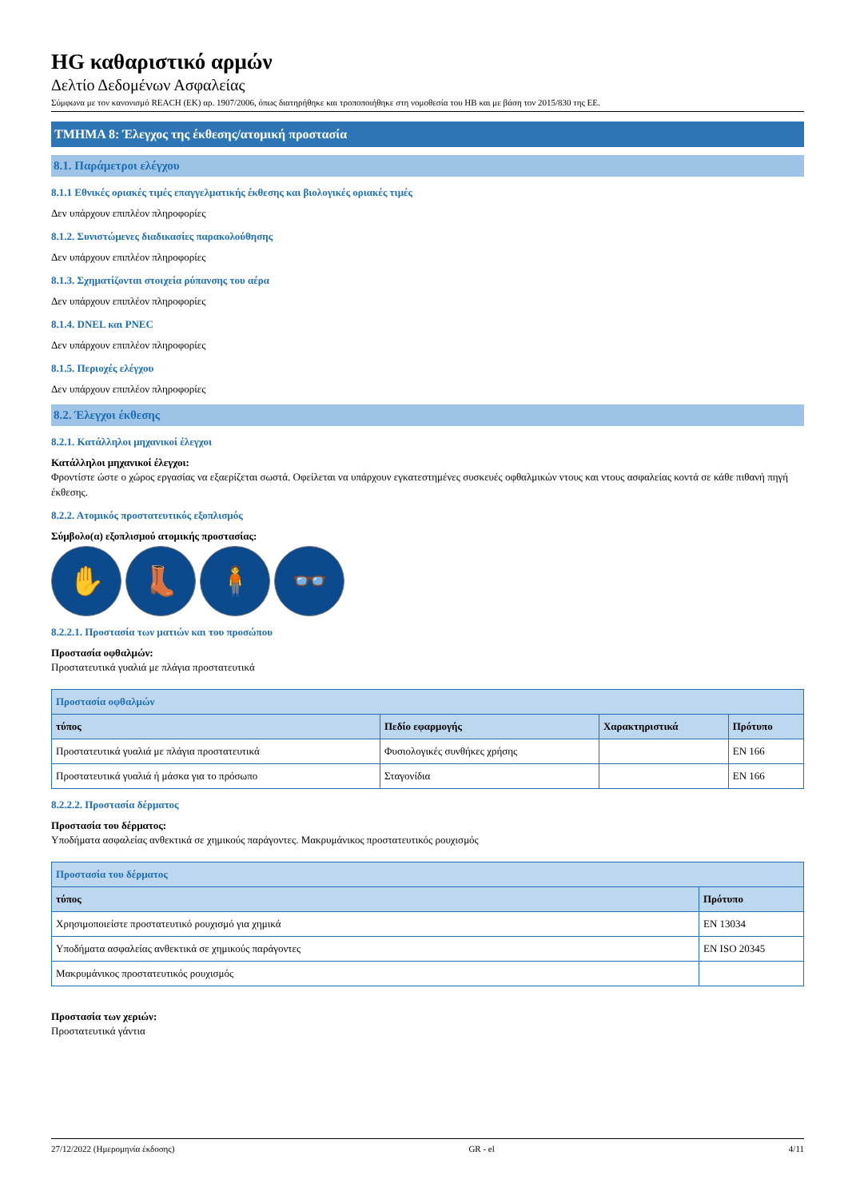HG καθαριστικό αρμών
Δελτίο Δεδομένων Ασφαλείας
Σύμφωνα με τον κανονισμό REACH (ΕΚ) αρ. 1907/2006, όπως διατηρήθηκε και τροποποιήθηκε στη νομοθεσία του ΗΒ και με βάση τον 2015/830 της ΕΕ.
ΤΜΗΜΑ 8: Έλεγχος της έκθεσης/ατομική προστασία
8.1. Παράμετροι ελέγχου
8.1.1 Εθνικές οριακές τιμές επαγγελματικής έκθεσης και βιολογικές οριακές τιμές
Δεν υπάρχουν επιπλέον πληροφορίες
8.1.2. Συνιστώμενες διαδικασίες παρακολούθησης
Δεν υπάρχουν επιπλέον πληροφορίες
8.1.3. Σχηματίζονται στοιχεία ρύπανσης του αέρα
Δεν υπάρχουν επιπλέον πληροφορίες
8.1.4. DNEL και PNEC
Δεν υπάρχουν επιπλέον πληροφορίες
8.1.5. Περιοχές ελέγχου
Δεν υπάρχουν επιπλέον πληροφορίες
8.2. Έλεγχοι έκθεσης
8.2.1. Κατάλληλοι μηχανικοί έλεγχοι
Κατάλληλοι μηχανικοί έλεγχοι:
Φροντίστε ώστε ο χώρος εργασίας να εξαερίζεται σωστά. Οφείλεται να υπάρχουν εγκατεστημένες συσκευές οφθαλμικών ντους και ντους ασφαλείας κοντά σε κάθε πιθανή πηγή έκθεσης.
8.2.2. Ατομικός προστατευτικός εξοπλισμός
Σύμβολο(α) εξοπλισμού ατομικής προστασίας:
✋ 👢 🧍 👓
8.2.2.1. Προστασία των ματιών και του προσώπου
Προστασία οφθαλμών:
Προστατευτικά γυαλιά με πλάγια προστατευτικά
| Προστασία οφθαλμών | | | |
| --- | --- | --- | --- |
| τύπος | Πεδίο εφαρμογής | Χαρακτηριστικά | Πρότυπο |
| Προστατευτικά γυαλιά με πλάγια προστατευτικά | Φυσιολογικές συνθήκες χρήσης | | EN 166 |
| Προστατευτικά γυαλιά ή μάσκα για το πρόσωπο | Σταγονίδια | | EN 166 |
8.2.2.2. Προστασία δέρματος
Προστασία του δέρματος:
Υποδήματα ασφαλείας ανθεκτικά σε χημικούς παράγοντες. Μακρυμάνικος προστατευτικός ρουχισμός
| Προστασία του δέρματος | |
| --- | --- |
| τύπος | Πρότυπο |
| Χρησιμοποιείστε προστατευτικό ρουχισμό για χημικά | EN 13034 |
| Υποδήματα ασφαλείας ανθεκτικά σε χημικούς παράγοντες | EN ISO 20345 |
| Μακρυμάνικος προστατευτικός ρουχισμός | |
Προστασία των χεριών:
Προστατευτικά γάντια
27/12/2022 (Ημερομηνία έκδοσης) GR - el 4/11